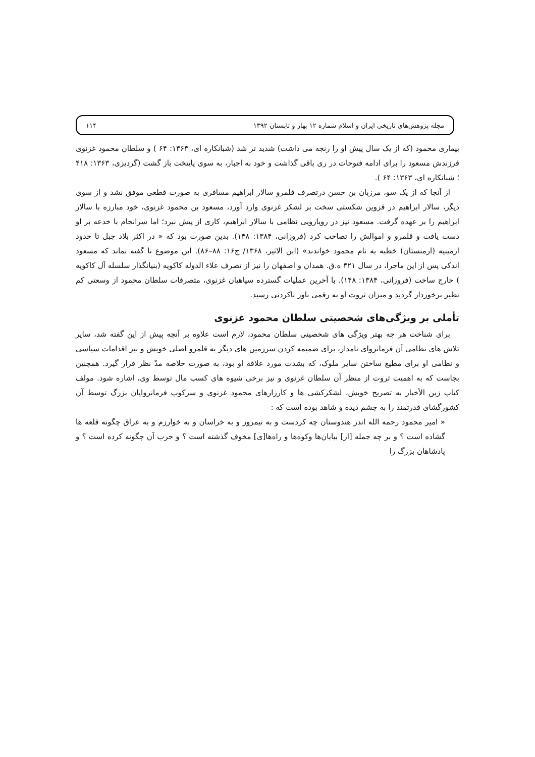مجله پژوهش‌های تاریخی ایران و اسلام شماره ۱۲ بهار و تابستان ۱۳۹۲ ۱۱۴
بیماری محمود (که از یک سال پیش او را رنجه می داشت) شدید تر شد (شبانکاره ای، ۱۳۶۳: ۶۴ ) و سلطان محمود غزنوی فرزندش مسعود را برای ادامه فتوحات در ری باقی گذاشت و خود به اجبار، به سوی پایتخت باز گشت (گردیزی، ۱۳۶۳: ۴۱۸ ؛ شبانکاره ای، ۱۳۶۳: ۶۴ ).
از آنجا که از یک سو، مرزبان بن حسن درتصرف قلمرو سالار ابراهیم مسافری به صورت قطعی موفق نشد و از سوی دیگر، سالار ابراهیم در قزوین شکستی سخت بر لشکر غزنوی وارد آورد، مسعود بن محمود غزنوی، خود مبارزه با سالار ابراهیم را بر عهده گرفت. مسعود نیز در رویارویی نظامی با سالار ابراهیم، کاری از پیش نبرد؛ اما سرانجام با خدعه بر او دست یافت و قلمرو و اموالش را تصاحب کرد (فروزانی، ۱۳۸۴: ۱۴۸). بدین صورت بود که « در اکثر بلاد جبل تا حدود ارمینیه (ارمنستان) خطبه به نام محمود خواندند» (ابن الاثیر، ۱۳۶۸/ ج۱۶: ۸۸–۸۶). این موضوع نا گفته نماند که مسعود اندکی پس از این ماجرا، در سال ۴۲۱ ه.ق. همدان و اصفهان را نیز از تصرف علاء الدوله کاکویه (بنیانگذار سلسله آل کاکویه ) خارج ساخت (فروزانی، ۱۳۸۴: ۱۴۸). با آخرین عملیات گسترده سپاهیان غزنوی، متصرفات سلطان محمود از وسعتی کم نظیر برخوردار گردید و میزان ثروت او به رقمی باور ناکردنی رسید.
تأملی بر ویژگی‌های شخصیتی سلطان محمود غزنوی
برای شناخت هر چه بهتر ویژگی های شخصیتی سلطان محمود، لازم است علاوه بر آنچه پیش از این گفته شد، سایر تلاش های نظامی آن فرمانروای نامدار، برای ضمیمه کردن سرزمین های دیگر به قلمرو اصلی خویش و نیز اقدامات سیاسی و نظامی او برای مطیع ساختن سایر ملوک، که بشدت مورد علاقه او بود، به صورت خلاصه مدّ نظر قرار گیرد. همچنین بجاست که به اهمیت ثروت از منظر آن سلطان غزنوی و نیز برخی شیوه های کسب مال توسط وی، اشاره شود. مولف کتاب زین الأخبار به تصریح خویش، لشکرکشی ها و کارزارهای محمود غزنوی و سرکوب فرمانروایان بزرگ توسط آن کشورگشای قدرتمند را به چشم دیده و شاهد بوده است که :
« امیر محمود رحمه الله اندر هندوستان چه کردست و به نیمروز و به خراسان و به خوارزم و به عراق چگونه قلعه ها گشاده است ؟ و بر چه جمله [از] بیابان‌ها وکوه‌ها و راه‌ها[ی] مخوف گذشته است ؟ و حرب آن چگونه کرده است ؟ و پادشاهان بزرگ را